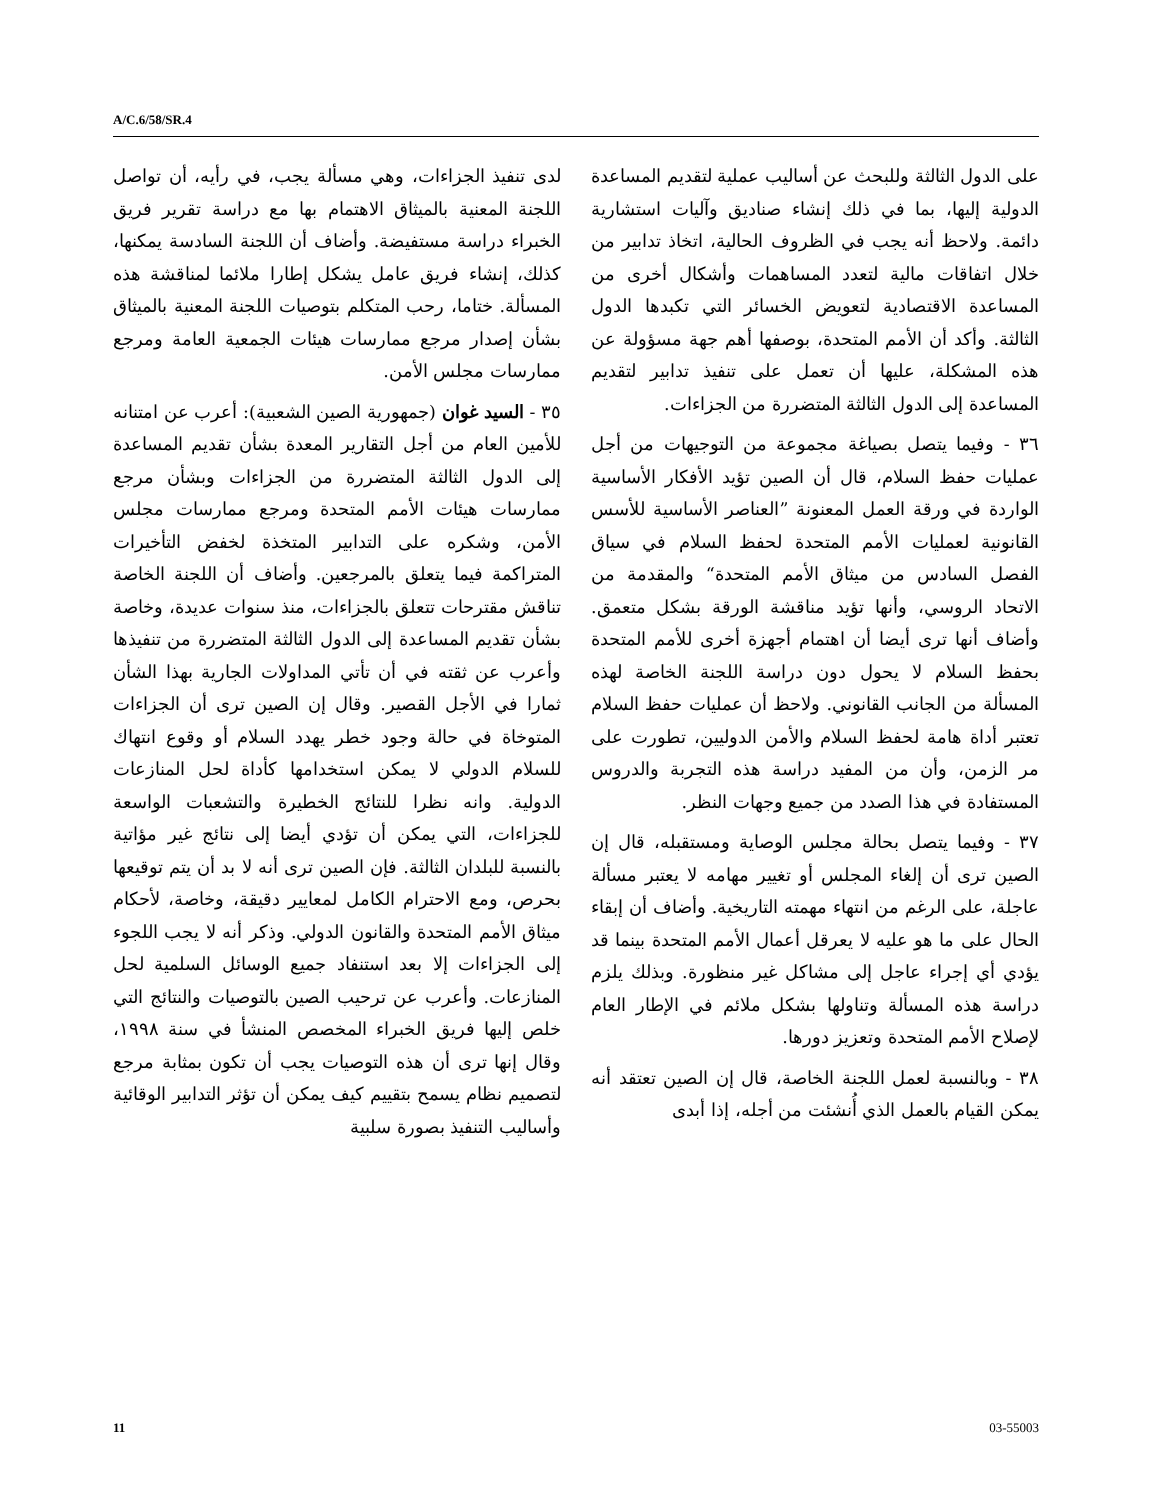A/C.6/58/SR.4
لدى تنفيذ الجزاءات، وهي مسألة يجب، في رأيه، أن تواصل اللجنة المعنية بالميثاق الاهتمام بها مع دراسة تقرير فريق الخبراء دراسة مستفيضة. وأضاف أن اللجنة السادسة يمكنها، كذلك، إنشاء فريق عامل يشكل إطارا ملائما لمناقشة هذه المسألة. ختاما، رحب المتكلم بتوصيات اللجنة المعنية بالميثاق بشأن إصدار مرجع ممارسات هيئات الجمعية العامة ومرجع ممارسات مجلس الأمن.
٣٥ - السيد غوان (جمهورية الصين الشعبية): أعرب عن امتنانه للأمين العام من أجل التقارير المعدة بشأن تقديم المساعدة إلى الدول الثالثة المتضررة من الجزاءات وبشأن مرجع ممارسات هيئات الأمم المتحدة ومرجع ممارسات مجلس الأمن، وشكره على التدابير المتخذة لخفض التأخيرات المتراكمة فيما يتعلق بالمرجعين. وأضاف أن اللجنة الخاصة تناقش مقترحات تتعلق بالجزاءات، منذ سنوات عديدة، وخاصة بشأن تقديم المساعدة إلى الدول الثالثة المتضررة من تنفيذها وأعرب عن ثقته في أن تأتي المداولات الجارية بهذا الشأن ثمارا في الأجل القصير. وقال إن الصين ترى أن الجزاءات المتوخاة في حالة وجود خطر يهدد السلام أو وقوع انتهاك للسلام الدولي لا يمكن استخدامها كأداة لحل المنازعات الدولية. وانه نظرا للنتائج الخطيرة والتشعبات الواسعة للجزاءات، التي يمكن أن تؤدي أيضا إلى نتائج غير مؤاتية بالنسبة للبلدان الثالثة. فإن الصين ترى أنه لا بد أن يتم توقيعها بحرص، ومع الاحترام الكامل لمعايير دقيقة، وخاصة، لأحكام ميثاق الأمم المتحدة والقانون الدولي. وذكر أنه لا يجب اللجوء إلى الجزاءات إلا بعد استنفاد جميع الوسائل السلمية لحل المنازعات. وأعرب عن ترحيب الصين بالتوصيات والنتائج التي خلص إليها فريق الخبراء المخصص المنشأ في سنة ١٩٩٨، وقال إنها ترى أن هذه التوصيات يجب أن تكون بمثابة مرجع لتصميم نظام يسمح بتقييم كيف يمكن أن تؤثر التدابير الوقائية وأساليب التنفيذ بصورة سلبية
على الدول الثالثة وللبحث عن أساليب عملية لتقديم المساعدة الدولية إليها، بما في ذلك إنشاء صناديق وآليات استشارية دائمة. ولاحظ أنه يجب في الظروف الحالية، اتخاذ تدابير من خلال اتفاقات مالية لتعدد المساهمات وأشكال أخرى من المساعدة الاقتصادية لتعويض الخسائر التي تكبدها الدول الثالثة. وأكد أن الأمم المتحدة، بوصفها أهم جهة مسؤولة عن هذه المشكلة، عليها أن تعمل على تنفيذ تدابير لتقديم المساعدة إلى الدول الثالثة المتضررة من الجزاءات.
٣٦ - وفيما يتصل بصياغة مجموعة من التوجيهات من أجل عمليات حفظ السلام، قال أن الصين تؤيد الأفكار الأساسية الواردة في ورقة العمل المعنونة ”العناصر الأساسية للأسس القانونية لعمليات الأمم المتحدة لحفظ السلام في سياق الفصل السادس من ميثاق الأمم المتحدة“ والمقدمة من الاتحاد الروسي، وأنها تؤيد مناقشة الورقة بشكل متعمق. وأضاف أنها ترى أيضا أن اهتمام أجهزة أخرى للأمم المتحدة بحفظ السلام لا يحول دون دراسة اللجنة الخاصة لهذه المسألة من الجانب القانوني. ولاحظ أن عمليات حفظ السلام تعتبر أداة هامة لحفظ السلام والأمن الدوليين، تطورت على مر الزمن، وأن من المفيد دراسة هذه التجربة والدروس المستفادة في هذا الصدد من جميع وجهات النظر.
٣٧ - وفيما يتصل بحالة مجلس الوصاية ومستقبله، قال إن الصين ترى أن إلغاء المجلس أو تغيير مهامه لا يعتبر مسألة عاجلة، على الرغم من انتهاء مهمته التاريخية. وأضاف أن إبقاء الحال على ما هو عليه لا يعرقل أعمال الأمم المتحدة بينما قد يؤدي أي إجراء عاجل إلى مشاكل غير منظورة. وبذلك يلزم دراسة هذه المسألة وتناولها بشكل ملائم في الإطار العام لإصلاح الأمم المتحدة وتعزيز دورها.
٣٨ - وبالنسبة لعمل اللجنة الخاصة، قال إن الصين تعتقد أنه يمكن القيام بالعمل الذي أُنشئت من أجله، إذا أبدى
11 03-55003